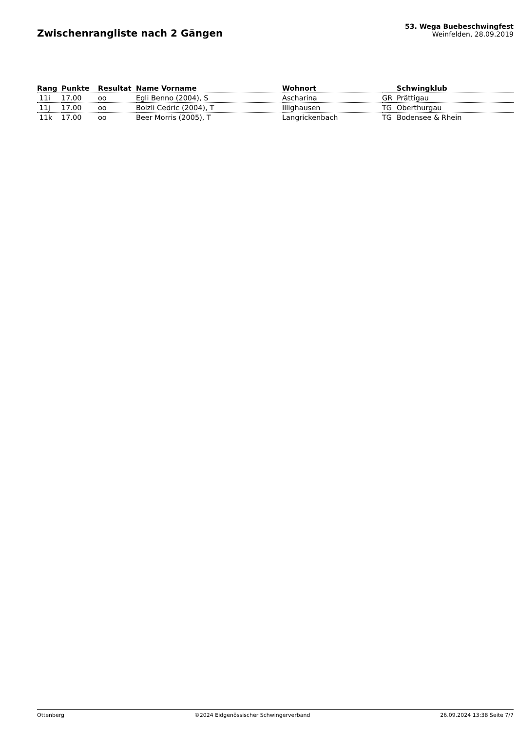Zwischenrangliste nach 2 Gängen
53. Wega Buebeschwingfest
Weinfelden, 28.09.2019
| Rang | Punkte | Resultat | Name Vorname | Wohnort | | Schwingklub |
| --- | --- | --- | --- | --- | --- | --- |
| 11i | 17.00 | oo | Egli Benno (2004), S | Ascharina | GR | Prättigau |
| 11j | 17.00 | oo | Bolzli Cedric (2004), T | Illighausen | TG | Oberthurgau |
| 11k | 17.00 | oo | Beer Morris (2005), T | Langrickenbach | TG | Bodensee & Rhein |
Ottenberg ©2024 Eidgenössischer Schwingerverband 26.09.2024 13:38 Seite 7/7